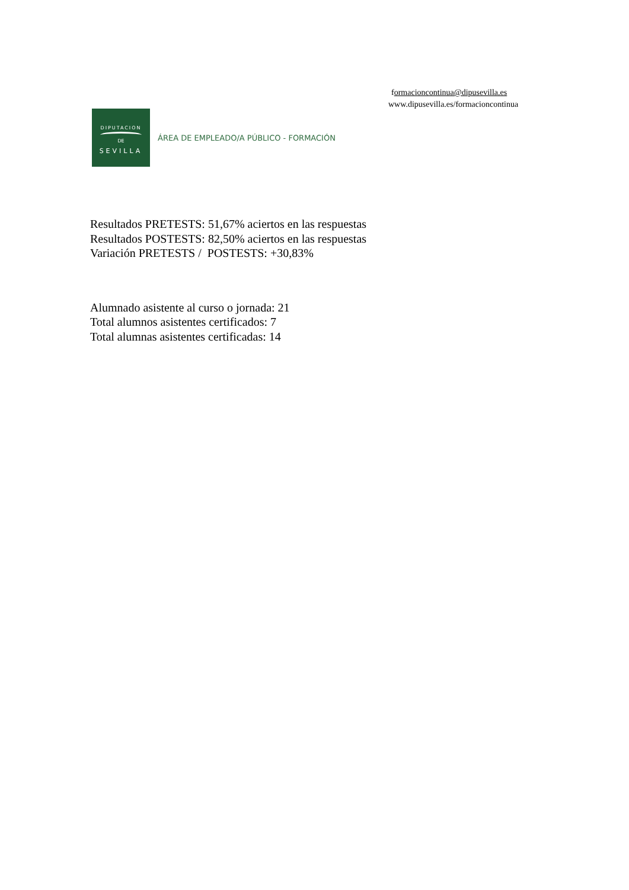formacioncontinua@dipusevilla.es
www.dipusevilla.es/formacioncontinua
DIPUTACION
DE
SEVILLA
ÁREA DE EMPLEADO/A PÚBLICO - FORMACIÓN
Resultados PRETESTS: 51,67% aciertos en las respuestas
Resultados POSTESTS: 82,50% aciertos en las respuestas
Variación PRETESTS / POSTESTS: +30,83%
Alumnado asistente al curso o jornada: 21
Total alumnos asistentes certificados: 7
Total alumnas asistentes certificadas: 14